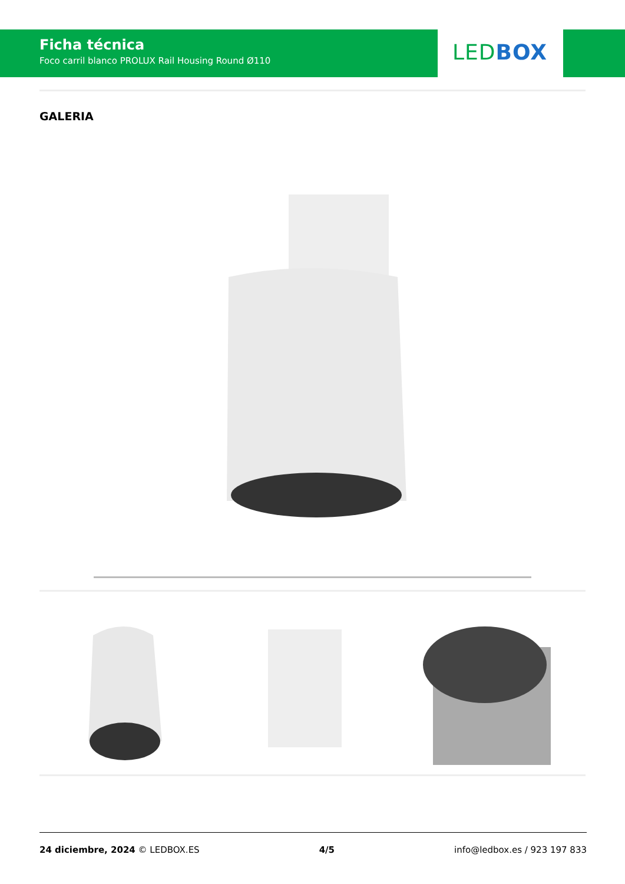Ficha técnica
Foco carril blanco PROLUX Rail Housing Round Ø110
LEDBOX
GALERIA
24 diciembre, 2024 © LEDBOX.ES 4/5 info@ledbox.es / 923 197 833